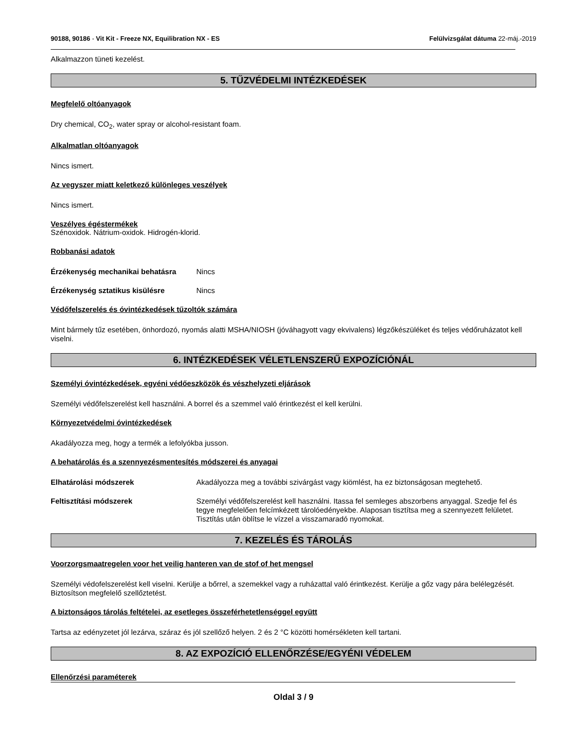90188, 90186 - Vit Kit - Freeze NX, Equilibration NX - ES Felülvizsgálat dátuma 22-máj.-2019
Alkalmazzon tüneti kezelést.
5. TŰZVÉDELMI INTÉZKEDÉSEK
Megfelelő oltóanyagok
Dry chemical, CO<sub>2</sub>, water spray or alcohol-resistant foam.
Alkalmatlan oltóanyagok
Nincs ismert.
Az vegyszer miatt keletkező különleges veszélyek
Nincs ismert.
Veszélyes égéstermékek
Szénoxidok. Nátrium-oxidok. Hidrogén-klorid.
Robbanási adatok
Érzékenység mechanikai behatásra Nincs
Érzékenység sztatikus kisülésre Nincs
Védőfelszerelés és óvintézkedések tűzoltók számára
Mint bármely tűz esetében, önhordozó, nyomás alatti MSHA/NIOSH (jóváhagyott vagy ekvivalens) légzőkészüléket és teljes védőruházatot kell viselni.
6. INTÉZKEDÉSEK VÉLETLENSZERŰ EXPOZÍCIÓNÁL
Személyi óvintézkedések, egyéni védőeszközök és vészhelyzeti eljárások
Személyi védőfelszerelést kell használni. A borrel és a szemmel való érintkezést el kell kerülni.
Környezetvédelmi óvintézkedések
Akadályozza meg, hogy a termék a lefolyókba jusson.
A behatárolás és a szennyezésmentesítés módszerei és anyagai
Elhatárolási módszerek Akadályozza meg a további szivárgást vagy kiömlést, ha ez biztonságosan megtehető.
Feltisztítási módszerek Személyi védőfelszerelést kell használni. Itassa fel semleges abszorbens anyaggal. Szedje fel és tegye megfelelően felcímkézett tárolóedényekbe. Alaposan tisztítsa meg a szennyezett felületet. Tisztítás után öblítse le vízzel a visszamaradó nyomokat.
7. KEZELÉS ÉS TÁROLÁS
Voorzorgsmaatregelen voor het veilig hanteren van de stof of het mengsel
Személyi védofelszerelést kell viselni. Kerülje a bőrrel, a szemekkel vagy a ruházattal való érintkezést. Kerülje a gőz vagy pára belélegzését. Biztosítson megfelelő szellőztetést.
A biztonságos tárolás feltételei, az esetleges összeférhetetlenséggel együtt
Tartsa az edényzetet jól lezárva, száraz és jól szellőző helyen. 2 és 2 °C közötti homérsékleten kell tartani.
8. AZ EXPOZÍCIÓ ELLENŐRZÉSE/EGYÉNI VÉDELEM
Ellenőrzési paraméterek
Oldal 3 / 9